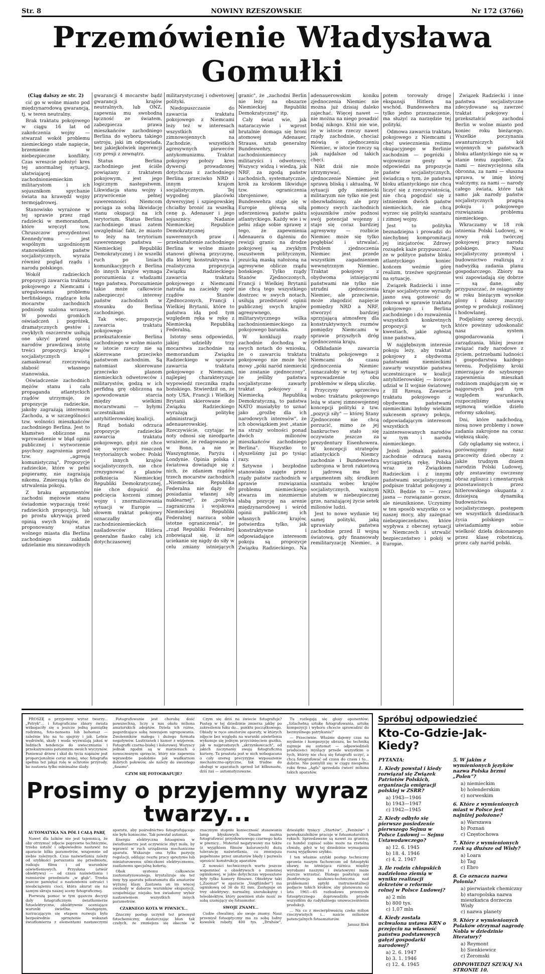Str. 8 NOWINY RZESZOWSKIE Nr 172 (3766)
Przemówienie Władysława Gomułki
(Ciąg dalszy ze str. 2)
cić go w wolne miasto pod międzynarodową gwarancją, tj. w teren neutralny.
Brak traktatu pokojowego w ciągu 16 lat od zakończenia wojny — stwarzał wokół problemu niemieckiego stałe napięcie, brzemienne w niebezpieczne konflikty. Czas wreszcie położyć kres tej anormalnej sytuacji, ułatwiającej zachodnioniemieckim militarystom i ich sojusznikom spychanie świata na krawędź wojny termojądrowej.
Stanowisko wyrażone w tej sprawie przez rząd radziecki w memorandum, które wręczył tow. Chruszczow prezydentowi Kennedy'emu — jest wspólnym uzgodnionym stanowiskiem państw socjalistycznych, wyraża również pogląd rządu i narodu polskiego.
Wokół radzieckich propozycji zawarcia traktatu pokojowego z Niemcami i uregulowania problemu berlińskiego, rządzące koła mocarstw zachodnich podniosły szalona wrzawę. W powodzi gromkich oświadczeń i pogróżek, dramatycznych gestów i zwykłych oszczerstw usiłują one ukryć przed opinią narodów prawdziwą istotę treści propozycji krajów socjalistycznych i zamaskować rzeczywistą słabość własnego stanowiska.
Oświadczenie zachodnich mężów stanu i cała propaganda atlantyckich rządów utrzymuje, że propozycje radzieckie, jakoby zagrażają interesom Zachodu, a w szczególności tzw. wolności mieszkańców zachodniego Berlina. Jest to kłamstwo obliczone na wprowadzenie w błąd opinii publicznej i wytworzenie psychozy zagrożenia przed tzw. „agresją komunistyczną". Propozycje radzieckie, które w pełni popieramy, nie zagrażają nikomu. Zmierzają tylko do utrwalenia pokoju.
Z braku argumentów zachodni mężowie stanu świadomie wypaczają treść radzieckich propozycji, lub po prostu ukrywają przed opinią swych krajów, że proponowany status wolnego miasta dla Berlina zachodniego zakłada udzielanie mu niezawodnych gwarancji 4 mocarstw bądź gwarancji krajów neutralnych, lub ONZ, zapewnia mu swobodną łączność ze światem, zabezpiecza prawa mieszkańców zachodniego Berlina do wyboru takiego ustroju, jaki im odpowiada, bez jakiejkolwiek ingerencji czy presji z zewnątrz.
Status Berlina zachodniego jest ściśle powiązany z traktatem pokojowym, jest jego logicznym następstwem. Likwidacja stanu wojny i przywrócenie pełnej suwerenności Niemcom pociąga za sobą likwidację stanu okupacji na ich terytorium. Status Berlina zachodniego musi zatem uwzględniać fakt, że miasto to leży na terytorium suwerennego państwa — Niemieckiej Republiki Demokratycznej i że wszelki ruch po liniach komunikacyjnych z Berlina do innych krajów wymaga porozumienia z władzami tego państwa. Porozumienie takie może całkowicie zabezpieczyć interesy państw zachodnich w stosunku do Berlina zachodniego.
Tak więc, propozycje zawarcia traktatu pokojowego i przekształcenie Berlina zachodniego w wolne miasto w istocie rzeczy nie są skierowane przeciwko państwom zachodnim. Są natomiast skierowane przeciwko planom niemieckich odwetowców i militarystów, godzą w ich perfidną grę obliczoną na spowodowanie starcia między wielkimi mocarstwami — byłymi uczestnikami antyhitlerowskiej koalicji.
Rząd bońaki odrzuca propozycje radzieckie zawarcia traktatu pokojowego, gdyż nie chce się wyrzec roszczeń terytorialnych wobec Polski i innych krajów socjalistycznych, nie chce zrezygnować z planów połknięcia Niemieckiej Republiki Demokratycznej, nie chce dopuścić do podcięcia korzeni zimnej wojny i znormalizowania sytuacji w Europie — słowem traktat pokojowy oznaczałby dla zachodnioniemieckich naśladowców Hitlera generalne fiasko całej ich dotychczasowej militarystycznej i odwetowej polityki.
Niedopuszczanie do zawarcia traktatu pokojowego z Niemcami leży też w interesach wszystkich sił zimnowojennych na Zachodzie, wszystkich agresywnych pieweców antykomunizmu. Traktat pokojowy położy kres dywersji prowadzonej dotychczas z zachodniego Berlina przeciwko NRD i innym krajom socjalistycznym. Tej wygodnej placówki dywersyjnej i szpiegowskiej chciałby bronić za wszelką cenę p. Adenauer i jego sojusznicy. Nadanie Niemieckiej Republice Demokratycznej suwerennych praw i przekształcenie zachodniego Berlina w wolne miasto stanowi główną przyczynę, dla której konstruktywna i realistyczna propozycja Związku Radzieckiego zawarcia traktatu pokojowego z Niemcami natrafia na zaciekły opór rządów Stanów Zjednoczonych, Francji i Wielkiej Brytanii, które to państwa idą pod tym względem ręka w rękę z Niemiecką Republiką Federalną.
Istotny sens odpowiedzi, jakiej udzieliły trzy mocarstwa zachodnie na memorandum Związku Radzieckiego w sprawie zawarcia traktatu pokojowego z Niemcami, najlepiej charakteryzuje wypowiedź rzecznika rządu bońskiego. Stwierdził on, że noty USA, Francji i Wielkiej Brytanii skierowane do Związku Radzieckiego wyrażają politykę administracji adenauerowskiej. Rzeczywiście, czytając te noty odnosi się nieodparte wrażenie, że redagowano je w Bonn, a nie w Waszyngtonie, Paryżu i Londynie. Opinia polska i światowa dowiaduje się z nich, że zdaniem rządów trzech mocarstw zachodnich „Niemiecka Republika Federalna nie dąży do posiadania własnej siły nuklearnej", że „polityka zagraniczna i wojskowa Niemieckiej Republiki Federalnej narzuca sobie istotne ograniczenia", że „rząd Republiki Federalnej zobowiązał się, iż nie uciekanie się nigdy do siły w celu zmiany istniejących granic", że „zachodni Berlin nie leży na obszarze Niemieckiej Republiki Demokratycznej" itp.
Cały świat wie, jak nataraczywie i wprost brutalnie domaga się broni atomowej Adenauer, Strauss, sztab generalny Bundeswehry, zachodnioniemieccy militaryści i odwetowcy. Wszyscy widzą i wiedzą, jak NRF, za zgodą państw zachodnich, systematycznie, krok za krokiem likwiduje tzw. ograniczenia zbrojeniowe, a Bundeswehra staje się w Europie główną siłą uderzeniową państw paktu atlantyckiego. Każdy wie i w pełni zdaje sobie sprawę z tego, że zapewnienia Adenauera o dążeniu do rewizji granic na drodze pokojowej są zwykłym oszustwem politycznym, jezuicką maską nałożoną na agresywne oblicze rządu bońskiego. Tylko rządy Stanów Zjednoczonych, Francji i Wielkiej Brytanii nie chcą tego wszystkiego dostrzec w swych notach, usiłują przedstawić opinii publicznej swych krajów agresywnego, militarystycznego wilka zachodnioniemieckiego za pokojowego baranka.
W konkluzji rządy zachodnie dochodzą w swych notach do wniosku, że o zawarciu traktatu pokojowego nie może być mowy „póki naród niemiecki nie zostanie zjednoczony", że jeśliby państwa socjalistyczne zawarły traktat pokojowy z Niemiecką Republiką Demokratyczną, to państwa NATO musiałyby to uznać jako „groźbę dla ich narodowych interesów", że ich obowiązkiem jest „stanie na straży wolności ponad dwóch milionów mieszkańców zachodniego Berlina". Wszystko to słyszeliśmy już po tysiąc razy.
Sztywne i bezpłodne stanowisko zajęte przez rządy państw zachodnich w sprawie rozwiązania problemu niemieckiego stwarza im niezmiernie słabą pozycję na arenie międzynarodowej i wśród opinii publicznej ich własnych krajów, potwierdza tylko, jak konstruktywne i odpowiadające interesom pokoju są propozycje Związku Radzieckiego. Na adenauerowskim koniku zjednoczenia Niemiec nie można już dzisiaj daleko zajechać. Więcej nawet — nie można na niego posadzić bodaj nikogo. Któż nie wie, że w istocie rzeczy nawet rządy zachodnie, chociaż mówią o zjednoczeniu Niemiec, w istocie rzeczy są jak najdalsze od takich chęci.
Nikt dziś nie może utrzymywać, że zjednoczenie Niemiec jest sprawą bliską i aktualną. W sytuacji gdy niemiecki militaryzm nie tylko nie jest obezwładniony, ale przy pomocy swych zachodnich sojuszników znów podnosi swój potencjał wojenny i staje się coraz bardziej agresywny — rozbicie Niemiec może się tylko pogłębiać i utrwalać. Problem zjednoczenia Niemiec jest przede wszystkim zagadnieniem wewnętrznym Niemiec. Traktat pokojowy z obydwoma istniejącymi państwami nie tylko nie utrudni zjednoczenia Niemiec, ale przeciwnie, może złagodzić napięcie pomiędzy NRD a NRF, stworzyć bardziej sprzyjającą atmosferę dla konstruktywnych rozmów pomiędzy Niemcami w sprawie przyszłych dróg zjednoczenia kraju.
Odkładanie zawarcia traktatu pokojowego z Niemcami do czasu zjednoczenia Niemiec oznaczałoby w tej sytuacji wprowadzenie obu problemów w ślepą uliczkę.
Przyczyny sprzeciwu wobec traktatu pokojowego leżą w starej zimnowojennej koncepcji polityki z tzw. „pozycji siły" — której Stany Zjednoczone nie chcą porzucić, mimo że jej bankructwo stało się oczywiste jeszcze za prezydentury Eisenhowera. W koncepcji strategów atlantyckich Niemcy zachodnie i Bundeswehra uzbrojona w broń rakietową i jądrową ma być argumentem siły, środkiem szantażu wobec krajów socjalistycznych, ważnym atutem w niebezpiecznej grze, narażającej życie setek milionów ludzi.
Jest to nowe wydanie tej samej polityki, jaką uprawiały państwa zachodnie przed II wojną światową, gdy finansowały remilitaryzację Niemiec, a potem torowały drogę ekspansji Hitlera na wschód. Bundeswehra ma tylko jedno przeznaczenie, ma służyć za narzędzie tej polityki.
Odmowa zawarcia traktatu pokojowego z Niemcami i chęć uwiecznienia reżimu okupacyjnego w Berlinie zachodnim — pogróżki i wojownicze gesty w odpowiedzi na propozycje państw socjalistycznych, świadczą o tym, że państwa bloku atlantyckiego nie chcą liczyć się z rzeczywistością, nie chcą pogodzić się z istnieniem dwóch państw niemieckich, nie chcą wyrzec się polityki szantażu i zimnej wojny.
Jest to polityka beznadziejna i prowadzi do niechybnej kompromitacji jej inicjatorów. Zdrowy rozsądek każe przypuszczać, że w polityce państw bloku atlantyckiego koniec końcem weźmie górę realizm, trzeźwe spojrzenie na sytuację.
Związek Radziecki i inne kraje socjalistyczne wyraziły jasno swą gotowość do rokowań w sprawie traktatu pokojowego i Berlina zachodniego i do rozważenia wszystkich konkretnych propozycji w tych kwestiach, jakie zgłoszą inne państwa.
W najgłębszym interesie pokoju leży, aby traktat pokojowy z obydwoma państwami niemieckimi zawarły wszystkie państwa uczestniczące w koalicji antyhitlerowskiej — biorące udział w II wojnie światowej z III Rzeszą. Zawarcie traktatu pokojowego z obydwoma państwami niemieckimi byłoby wielkim sukcesem sprawy pokoju, odpowiadającym interesom wszystkich zainteresowanych narodów w tym i narodu niemieckiego.
Jeżeli jednak państwa zachodnie odrzucą naszą wyciągniętą rękę, Polska wraz ze Związkiem Radzieckim i z innymi państwami socjalistycznymi podpisze traktat pokojowy z NRD. Będzie to — rzecz jasna — rozwiązanie gorsze, ale nieuniknione. Uczynimy w ten sposób wszystko co w naszej mocy, aby zażegnać niebezpieczeństwo, które wypływa z obecnej sytuacji w Niemczech i utrwalić bezpieczeństwo i pokój w Europie.
Związek Radziecki i inne państwa socjalistyczne zdecydowane są zawrzeć traktat pokojowy i przekształcić zachodni Berlin w wolne miasto pod koniec roku bieżącego. Wszelkie poczynania awanturniczych kół wojennych w państwach bloku atlantyckiego nie są w stanie temu zapobiec. Za nami — niezwyciężona siła obronna, za nami — słuszna sprawa, w imię której walczymy, za nami — narody całego świata, które tak samo jak narody państw socjalistycznych pragną pokoju i pokojowego rozwiązania problemu niemieckiego.
Wkraczamy w 18 rok istnienia Polski Ludowej, w nowy rok twórczej pokojowej pracy narodu polskiego. Nasz socjalistyczny przemysł i budownictwo realizują z nadwyżką zadania planu gospodarczego. Zbiory na wsi zapowiadają się dobrze — są dane, aby przypuszczać, że osiągniemy w roku bieżącym wysokie plony i dalszy znaczny postęp w produkcji roślinnej i hodowlanej.
Podjęliśmy szereg decyzji, które powinny udoskonalić nasz system gospodarowania i zarządzania, bliżej jeszcze związać rady narodowe z życiem, potrzebami ludności i gospodarstwa każdego terenu. Podjęliśmy kroki zmierzające do szybszego zapewnienia mieszkań rodzinom znajdującym się w najgorszych pod tym względem warunkach, rozpoczęliśmy ustawą sejmową wielkie dzieło reformy szkolnej.
Dni, które nadchodzą, niosą nowe problemy i nowe zadania zakrojone na coraz większą skalę.
Gdy oglądamy się wstecz, i porównujemy nasz pracowity dzień obecny z jakże trudnym dniem narodzin Polski Ludowej, gdy zestawimy owczesny obraz zgliszcz i cmentarzysk pozostawionych przez hitlerowskiego okupanta z dzisiejszą dynamiką budownictwa socjalistycznego, postępem we wszystkich dziedzinach życia polskiego — uświadamiamy sobie wielkość dzieła dokonanego przez klasę robotniczą, przez cały naród polski.
PROSZĘ o przyjemny wyraz twarzy... „Pstryk"... i fotograficzne zbiory świata wzbogaciły się o jeszcze jedną pamiątkę rodzinną, foto-nonsens lub bohomaz — zależnie kto na to spojrzy i jak. Letnie wędrówki, skały i woda wyzwalają jakoś w ludziach tendencje do uwieczniania i przekazywania potomnym swoich wyczynów. Ponieważ drzew i skał do tycia napisów jest proporcjonalnie coraz mniej, więc fotografia spełnia też jakąś rolę w ochronie przyrody, bo zostawia tylko minimalne ślady.
Fotografowanie jest chorobą dość powszechną, liczy u nas około miliona amatorskich adeptów. Dzieła ich różne, pogardzające sobą nawzajem ugrupowania. Zwolenników małego i dużego formatu negatywów. Lustrzanek i kamer z wizjerem. Fotografii czarno-białej i kolorowej. Wszyscy jednak zgodni są w marzeniach o nowoczesnym sprzęcie, który nie zapewnia wprawdzie podobnie jak wędkarzom dobrych połowów, ale należy do swoistego „fasonu".
CZYM SIĘ FOTOGRAFUJE?
Czym się dziś na świecie fotografuje? Postęp w tej dziedzinie zmierza jakby po zakreśleniu łuku do... punktu początkowego. Obiady w ręce amatorów aparaty, w których zdjęcie bez względu na warunki oświetlenia wykonuje się jednym przyciśnięciem guzika, jak w najprostszych „skrzynkowcach", od jakich zaczynamy swoją fotograficzną karierę. Ta prostota jest w nich wzbogacona o cały szereg precyzyjne wyposażenie mechaniczno-optyczne, tak trudne do obsługi w aparatach sprzed lat kilkunastu, dziś zaś — automatyzowane.
Tu rozlegają się głosy oponentów: „Szlachetną sztukę fotografowania, sztukę kompozycji i wyboru chcecie sprowadzić do bezmyślnego pstrykania!"
— Przeciwnie. Właśnie dajemy czas na myślenie i kompozycję obrazu, bo techniką zajmuje się automat — odpowiedzieli producenci myślący przede wszystkim o tych, którzy nie chcą się fotografii uczyć, a chcą fotografować od czasu do czasu i to... dobrze. Nie pomylili się: w ciągu niespełna roku firma „Agfa" sprzedała ćwierć miliona takich aparatów.
Prosimy o przyjemny wyraz twarzy...
AUTOMATYKA NA PÓŁ I CAŁĄ PARĘ
Nawet dla laików nie jest tajemnicą, że aby otrzymać zdjęcie poprawne technicznie, trzeba ustalić i odpowiednio nastawić na aparacie kilka parametrów, wzajemnie od siebie zależnych. Czas naświetlania zależy od szybkości poruszania się przedmiotu, rodzaju filmu i od warunków oświetleniowych. Przysłona (otwór obiektywu) — od czasu naświetlania i rozmiarów przedmiotu „w głąb". Trzeba jeszcze pamiętać o nastawieniu ostrości i nieobciążeniu cioci, która akurat się na samym skraju naszej sceny fotograficznej.
Pierwszą pomoc w tym gąszczu decyzji dały fotograficznym światłomierze fotoelektryczne, obiektywnie oceniające warunki świetlne. Następnym, narzucającym się etapem rozwoju było bezpośrednie sprzężenie wskazań światłomierza z elementami nastawczymi aparatu, aby pośrednictwo fotografującego nie było konieczne. Tak powstał automat.
Energia elektryczna fotoogniwa w światłomierzu jest oczywiście zbyt mała, by wprawić w ruch urządzenia mechaniczne aparatu. Wskazuje ona tylko pozycję regulacji, oddając resztę pracy sprężynie lub miniaturowemu silniczkowi elektrycznemu, zasilanemu specjalną baterią.
Obok systemu całkowicie zautomatyzowanego, krystalizuje się też inny typ aparatu półautomatu dla amatorów wyższej klasy. Zostawia on im więcej swobody w doborze warunków ekspozycji, uzupełniając niejako ten świadomy wybór nastawieniem wszystkich innych parametrów.
CZARNEGO KOTA W PIWNICY...
Znaczny postęp uczynił też przemysł fotochemiczny, dostarczając błon tak czułych, że zmniejsza się obecnie w znacznym stopniu konieczność stosowania lamp błyskowych. Omaże można fotografować przysłowiowego czarnego kota w piwnicy... Materiał negatywowy ma także (z wyjątkiem filmów kolorowych) dużą tolerancję naświetlania, co zmniejsza popełniane przez amatorów błędy i pozwala uprościć konstrukcję aparatów.
Z nowości technicznych warto jeszcze wspomnieć o obiektywach o zmiennej ogniskowej, w jakie dotychczas wyposażone były tylko kamery filmowe. Obiektyw taki („Zoomar" w aparacie „Voigtländer") ma ogniskową od 36 do 82 mm. Zastępuje on trzy obiektywy: normalny, szerokokątny i teleobiektyw, który powinien stale nosić ze sobą szanujący się fotoamator.
SWOJE ZNAMY...
Cudze chwalimy, ale swoje znamy. Nasz przemysł fotooptyczny ma za sobą ładny kawałek roboty. 400 tys. „Druhów", dziesiątki tysięcy „Startów", „Fenixów" i powiększalników pracuje w fotoamatorskich rękach. Sprzedawane są nawet za granicę, co handel zapisać sobie może na rzetelną chwałę, gdyż w tej dziedzinie wymagania rosną wyjątkowo szybko.
I ten właśnie szybki postęp techniczny sprawia naszym fachowcom od fotooptyki obawy, że istniejąca różnica między wyrobami naszymi i światowymi może jeszcze wzrastać. Dlatego postulują oni (konferencja naukowo-techniczna nad problemami optyki instrumentalnej) podjęcie takich kroków, aby planowana na lata 1961—65 rozbudowa przemysłu fotooptycznego doprowadziła przede wszystkim do radykalnego unowocześnienia produkcji.
... Na co z niecierpliwością czeka milion rzeczywistych i... naście milionów potencjalnych fotoamatorów.
Janusz Blek
Spróbuj odpowiedzieć
Kto-Co-Gdzie-Jak-Kiedy?
PYTANIA:
1. Kiedy powstał i kiedy rozwiązał się Związek Patriotów Polskich, organizacja emigracji polskiej w ZSRR?
a) 1943—1946
b) 1943—1947
c) 1942—1945
2. Kiedy odbyło się pierwsze posiedzenie pierwszego Sejmu w Polsce Ludowej — Sejmu Ustawodawczego?
a) 12. 6. 1945
b) 18. 4. 1946
c) 4. 2. 1947
3. Ile rodzin chłopskich nadzielono ziemią w wyniku realizacji dekretów o reformie rolnej w Polsce Ludowej?
a) 2 mln
b) 800 tys.
c) 1,07 mln
4. Kiedy została uchwalona ustawa KRN o przejęciu na własność państwa podstawowych gałęzi gospodarki narodowej?
a) 2. 6. 1947
b) 3. 1. 1946
c) 12. 4. 1945
5. W jakim z wymienionych języków nazwa Polska brzmi „Polen"?
a) niemieckim
b) holenderskim
c) norweskim
6. Które z wymienionych miast w Polsce jest najniżej położone?
a) Warszawa
b) Poznań
c) Częstochowa
7. Które z wymienionych rzek są dłuższe od Wisły?
a) Loara
b) Tag
c) Ebro
8. Co oznacza nazwa Polonia?
a) pierwiastek chemiczny
b) staropolska nazwa mieszkańca dorzecza Wisły
c) nazwa planety
9. Który z wymienionych Polaków otrzymał nagrodę Nobla w dziedzinie literatury?
a) Reymont
b) Sienkiewicz
c) Żeromski
ODPOWIEDZI SZUKAJ NA STRONIE 10.